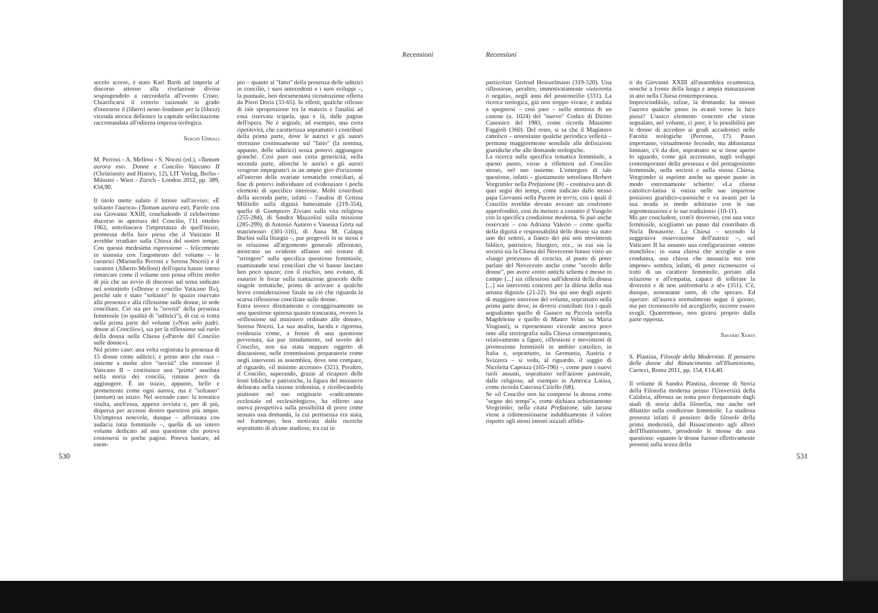Recensioni
secolo scorso, è stato Karl Barth ad imporla al discorso attorno alla rivelazione divina sospingendolo a raccordarla all'evento Cristo. Chiarificarsi il criterio razionale in grado d'onorarne il (libero) nesso fondante per la (libera) vicenda storica definisce la capitale sollecitazione raccomandata all'odierna impresa teologica.
Sergio Ubbiali
M. Perroni - A. Melloni - S. Noceti (ed.), «Tantum aurora est». Donne e Concilio Vaticano II (Christianity and History, 12), LIT Verlag, Berlin - Münster - Wien - Zürich - London 2012, pp. 389, €34,90.
Il titolo mette subito il lettore sull'avviso: «È soltanto l'aurora» (Tantum aurora est). Parole con cui Giovanni XXIII, concludendo il celeberrimo discorso in apertura del Concilio, l'11 ottobre 1962, sottolineava l'importanza di quell'inizio, promessa della luce piena che il Vaticano II avrebbe irradiato sulla Chiesa del nostro tempo. Con questa medesima espressione – felicemente in sintonia con l'argomento del volume – le curatrici (Marinella Perroni e Serena Noceti) e il curatore (Alberto Melloni) dell'opera hanno inteso rimarcare come il volume non possa offrire molto di più che un avvio di discorso sul tema indicato nel sottotitolo («Donne e concilio Vaticano II»), perché tale è stato "soltanto" lo spazio riservato alla presenza e alla riflessione sulle donne, in sede conciliare. Ciò sia per la "novità" della presenza femminile (in qualità di "uditrici"), di cui si tratta nella prima parte del volume («Non solo padri: donne al Concilio»), sia per la riflessione sul ruolo della donna nella Chiesa («Parole del Concilio sulle donne»).
Nel primo caso: una volta registrata la presenza di 15 donne come uditrici; e preso atto che essa – insieme a molte altre "novità" che onorano il Vaticano II – costituisce una "prima" assoluta nella storia dei concilii, rimane poco da aggiungere. È un inizio, appunto, bello e promettente come ogni aurora; ma è "soltanto" (tantum) un inizio. Nel secondo caso: la tematica risulta, anch'essa, appena avviata e, per di più, dispersa per accenni dentro questioni più ampie. Un'impresa notevole, dunque – affrontata con audacia tutta femminile –, quella di un intero volume dedicato ad una questione che poteva contenersi in poche pagine. Poteva bastare, ad esem-
pio – quanto al "fatto" della presenza delle uditrici in concilio, i suoi antecedenti e i suoi sviluppi –, la puntuale, ben documentata ricostruzione offerta da Piero Doria (33-65). In effetti, qualche riflesso di tale sproporzione tra la materia e l'analisi ad essa riservata trapela, qua e là, dalle pagine dell'opera. Ne è segnale, ad esempio, una certa ripetitività, che caratterizza soprattutto i contributi della prima parte, dove le autrici e gli autori ritornano continuamente sul "fatto" (la nomina, appunto, delle uditrici) senza potervi aggiungere granché. Così pure una certa genericità, nella seconda parte, allorché le autrici e gli autori vengono impegnate/i in un ampio giro d'orizzonte all'interno delle svariate tematiche conciliari, al fine di potervi individuare ed evidenziare i pochi elementi di specifico interesse. Molti contributi della seconda parte, infatti – l'analisi di Cettina Militello sulla dignità battesimale (219-354), quella di Giampiero Ziviani sulla vita religiosa (255-284), di Sandra Mazzolini sulla missione (285-299), di Antonio Autiero e Vanessa Görtz sul matrimonio (301-316), di Anna M. Calapaj Burlini sulla liturgia –, pur pregevoli in se stessi e in relazione all'argomento generale affrontato, mostrano un evidente affanno nel tentare di "stringere" sulla specifica questione femminile, esaminando testi conciliari che vi hanno lasciato ben poco spazio; con il rischio, non evitato, di esaurire le forze nella trattazione generale delle singole tematiche, prima di arrivare a qualche breve considerazione finale su ciò che riguarda la scarsa riflessione conciliare sulle donne.
Entra invece direttamente e coraggiosamente su una questione spinosa quanto trascurata, ovvero la «riflessione sul ministero ordinato alle donne», Serena Noceti. La sua analisi, lucida e rigorosa, evidenzia come, a fronte di una questione pervenuta, sia pur timidamente, sul tavolo del Concilio, non sia stata neppure oggetto di discussione, nelle commissioni preparatorie come negli interventi in assemblea, dove non compare, al riguardo, «il minimo accenno» (321). Peraltro, il Concilio, superando, grazie al ricupero delle fonti bibliche e patristiche, la figura del ministero delineata nella visione tridentina, e ricollocandola piuttosto nel suo originario «radicamento ecclesiale ed ecclesiologico», ha offerto una nuova prospettiva sulla possibilità di porre come sensata una domanda, la cui pertinenza era stata, nel frattempo, ben motivata dalle ricerche soprattutto di alcune studiose, tra cui in
530
Recensioni
particolare Gertrud Heinzelmann (319-320). Una riflessione, peraltro, immotivatamente «interrotta o negata», negli anni del postconcilio (331). La ricerca teologica, già non troppo vivace, è andata a spegnersi – così pare – nella strettoia di un canone (n. 1024) del "nuovo" Codice di Diritto Canonico del 1983, come ricorda Massimo Faggioli (360). Del resto, si sa che il Magistero cattolico – nonostante qualche periodica velleità – permane maggiormente sensibile alle definizioni giuridiche che alle domande teologiche.
La ricerca sulla specifica tematica femminile, a questo punto, viene a riflettersi sul Concilio stesso, nel suo insieme. L'emergere di tale questione, infatti – giustamente sottolinea Herbert Vorgrimler nella Prefazione (8) – costituiva uno di quei segni dei tempi, come indicato dallo stesso papa Giovanni nella Pacem in terris, con i quali il Concilio avrebbe dovuto avviare un confronto approfondito, così da mettere a contatto il Vangelo con la specifica condizione moderna. Si può anche osservare – con Adriana Valerio – come quella della dignità e responsabilità delle donne sia stato uno dei settori, a fianco dei più noti movimenti biblico, patristico, liturgico, ecc., in cui sia la società sia la Chiesa del Novecento hanno visto un «lungo processo» di crescita, al punto di poter parlare del Novecento anche come "secolo delle donne", per avere «rotto antichi schemi e messo in campo [...] sia riflessioni sull'identità della donna [...] sia interventi concreti per la difesa della sua umana dignità» (21-22). Sta qui uno degli aspetti di maggiore interesse del volume, soprattutto nella prima parte dove, in diversi contributi (tra i quali segnaliamo quello di Guasco su Piccola sorella Magdeleine e quello di Mauro Velati su Maria Vingiani), si ripresentano vicende ancora poco note alla storiografia sulla Chiesa contemporanea, relativamente a figure, riflessioni e movimenti di promozione femminili in ambito cattolico, in Italia e, soprattutto, in Germania, Austria e Svizzera – si veda, al riguardo, il saggio di Nicoletta Capozza (165-196) –, come pure i nuovi ruoli assunti, soprattutto nell'azione pastorale, dalle religiose, ad esempio in America Latina, come ricorda Caterina Ciriello (68).
Se «il Concilio non ha compreso la donna come "segno dei tempi"», come dichiara schiettamente Vorgrimler, nella citata Prefazione, tale lacuna viene a ridimensionarne indubbiamente il valore rispetto agli stessi intenti iniziali affida-
ti da Giovanni XXIII all'assemblea ecumenica, nonché a fronte della lunga e ampia maturazione in atto nella Chiesa contemporanea.
Imprescindibile, infine, la domanda: ha mosso l'aurora qualche passo in avanti verso la luce piena? L'unico elemento concreto che viene segnalato, nel volume, ci pare, è la possibilità per le donne di accedere ai gradi accademici nelle Facoltà teologiche (Perrone, 17). Passo importante, virtualmente fecondo, ma abbastanza limitato, c'è da dire, soprattutto se si tiene aperto lo sguardo, come già accennato, sugli sviluppi contemporanei della presenza e del protagonismo femminile, nella società e nella stessa Chiesa. Vorgrimler si esprime anche su questo punto in modo estremamente schietto: «La chiesa cattolico-latina si ostina nelle sue impietose posizioni giuridico-canoniche e va avanti per la sua strada in modo arbitrario con le sue argomentazioni e le sue tradizioni» (10-11).
Ma per concludere, com'è doveroso, con una voce femminile, scegliamo un passo dal contributo di Nicla Bonasorte. La Chiesa – secondo la suggestiva osservazione dell'autrice –, nel Vaticano II ha assunto una configurazione «meno maschile»: in «una chiesa che accoglie e non condanna, una chiesa che annuncia ma non impone» sembra, infatti, di poter riconoscere «i tratti di un carattere femminile, portato alla relazione e all'empatia, capace di tollerare la diversità e di non uniformarla a sé» (351). C'è, dunque, nonostante tutto, di che sperare. Ed operare: all'aurora normalmente segue il giorno; ma per riconoscerlo ed accoglierlo, occorre essere svegli. Quantomeno, non girarsi proprio dalla parte opposta.
Saverio Xeres
S. Plastina, Filosofe della Modernità. Il pensiero delle donne dal Rinascimento all'Illuminismo, Carocci, Roma 2011, pp. 154, €14,40.
Il volume di Sandra Plastina, docente di Storia della Filosofia moderna presso l'Università della Calabria, affronta un tema poco frequentato dagli studi di storia della filosofia, ma anche nel dibattito sulla condizione femminile. La studiosa presenta infatti il pensiero delle filosofe della prima modernità, dal Rinascimento agli albori dell'Illuminismo, prendendo le mosse da una questione: «quanto le donne furono effettivamente presenti sulla scena della
531